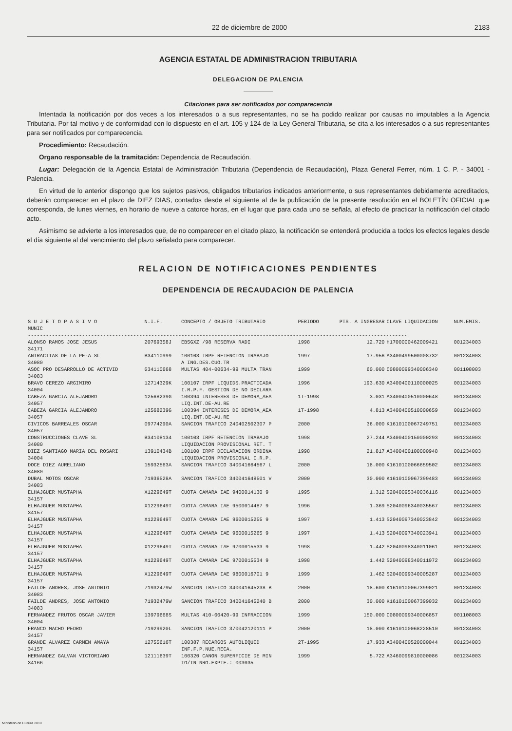22 de diciembre de 2000 2183
AGENCIA ESTATAL DE ADMINISTRACION TRIBUTARIA
DELEGACION DE PALENCIA
Citaciones para ser notificados por comparecencia
Intentada la notificación por dos veces a los interesados o a sus representantes, no se ha podido realizar por causas no imputables a la Agencia Tributaria. Por tal motivo y de conformidad con lo dispuesto en el art. 105 y 124 de la Ley General Tributaria, se cita a los interesados o a sus representantes para ser notificados por comparecencia.
Procedimiento: Recaudación.
Organo responsable de la tramitación: Dependencia de Recaudación.
Lugar: Delegación de la Agencia Estatal de Administración Tributaria (Dependencia de Recaudación), Plaza General Ferrer, núm. 1 C. P. - 34001 - Palencia.
En virtud de lo anterior dispongo que los sujetos pasivos, obligados tributarios indicados anteriormente, o sus representantes debidamente acreditados, deberán comparecer en el plazo de DIEZ DIAS, contados desde el siguiente al de la publicación de la presente resolución en el BOLETÍN OFICIAL que corresponda, de lunes viernes, en horario de nueve a catorce horas, en el lugar que para cada uno se señala, al efecto de practicar la notificación del citado acto.
Asimismo se advierte a los interesados que, de no comparecer en el citado plazo, la notificación se entenderá producida a todos los efectos legales desde el día siguiente al del vencimiento del plazo señalado para comparecer.
RELACION DE NOTIFICACIONES PENDIENTES
DEPENDENCIA DE RECAUDACION DE PALENCIA
| S U J E T O P A S I V O MUNIC | N.I.F. | CONCEPTO / OBJETO TRIBUTARIO | PERIODO | PTS. A INGRESAR | CLAVE LIQUIDACION | NUM.EMIS. |
| --- | --- | --- | --- | --- | --- | --- |
| ------------------------------------------------------------------------------------------------------------------------------ | | | | | | |
| ALONSO RAMOS JOSE JESUS 34171 | 20769358J | EB5GXZ /98 RESERVA RADI | 1998 | 12.720 | H1700000462009421 | 001234003 |
| ANTRACITAS DE LA PE-A SL 34080 | B34110999 | 100103 IRPF RETENCION TRABAJO A ING.DES.CUO.TR | 1997 | 17.956 | A3400499500008732 | 001234003 |
| ASOC PRO DESARROLLO DE ACTIVID 34083 | G34110668 | MULTAS 404-00634-99 MULTA TRAN | 1999 | 60.000 | C0800099340006340 | 001108003 |
| BRAVO CEREZO ARGIMIRO 34004 | 12714329K | 100107 IRPF LIQUIDS.PRACTICADA I.R.P.F. GESTION DE NO DECLARA | 1996 | 193.630 | A3400400110000025 | 001234003 |
| CABEZA GARCIA ALEJANDRO 34057 | 12568239G | 100394 INTERESES DE DEMORA_AEA LIQ.INT.DE-AU.RE | 1T-1998 | 3.031 | A3400400510000648 | 001234003 |
| CABEZA GARCIA ALEJANDRO 34057 | 12568239G | 100394 INTERESES DE DEMORA_AEA LIQ.INT.DE-AU.RE | 1T-1998 | 4.813 | A3400400510000659 | 001234003 |
| CIVICOS BARREALES OSCAR 34057 | 09774290A | SANCION TRAFICO 240402502307 P | 2000 | 36.000 | K1610100067249751 | 001234003 |
| CONSTRUCCIONES CLAVE SL 34080 | B34108134 | 100103 IRPF RETENCION TRABAJO LIQUIDACION PROVISIONAL RET. T | 1998 | 27.244 | A3400400150000293 | 001234003 |
| DIEZ SANTIAGO MARIA DEL ROSARI 34004 | 13910434B | 100100 IRPF DECLARACION ORDINA LIQUIDACION PROVISIONAL I.R.P. | 1998 | 21.817 | A3400400100000948 | 001234003 |
| DOCE DIEZ AURELIANO 34080 | 15932563A | SANCION TRAFICO 340041664567 L | 2000 | 18.000 | K1610100066659502 | 001234003 |
| DUBAL MOTOS OSCAR 34083 | 71936528A | SANCION TRAFICO 340041648501 V | 2000 | 30.000 | K1610100067399483 | 001234003 |
| ELHAJGUER MUSTAPHA 34157 | X1229649T | CUOTA CAMARA IAE 9400014130 9 | 1995 | 1.312 | S2040095340036116 | 001234003 |
| ELHAJGUER MUSTAPHA 34157 | X1229649T | CUOTA CAMARA IAE 9500014487 9 | 1996 | 1.369 | S2040096340035567 | 001234003 |
| ELHAJGUER MUSTAPHA 34157 | X1229649T | CUOTA CAMARA IAE 9600015255 9 | 1997 | 1.413 | S2040097340023842 | 001234003 |
| ELHAJGUER MUSTAPHA 34157 | X1229649T | CUOTA CAMARA IAE 9600015265 9 | 1997 | 1.413 | S2040097340023941 | 001234003 |
| ELHAJGUER MUSTAPHA 34157 | X1229649T | CUOTA CAMARA IAE 9700015533 9 | 1998 | 1.442 | S2040098340011061 | 001234003 |
| ELHAJGUER MUSTAPHA 34157 | X1229649T | CUOTA CAMARA IAE 9700015534 9 | 1998 | 1.442 | S2040098340011072 | 001234003 |
| ELHAJGUER MUSTAPHA 34157 | X1229649T | CUOTA CAMARA IAE 9800016701 9 | 1999 | 1.462 | S2040099340005287 | 001234003 |
| FAILDE ANDRES, JOSE ANTONIO 34083 | 71932479W | SANCION TRAFICO 340041645238 B | 2000 | 18.600 | K1610100067399021 | 001234003 |
| FAILDE ANDRES, JOSE ANTONIO 34083 | 71932479W | SANCION TRAFICO 340041645240 B | 2000 | 30.000 | K1610100067399032 | 001234003 |
| FERNANDEZ FRUTOS OSCAR JAVIER 34004 | 13979668S | MULTAS 410-00420-99 INFRACCION | 1999 | 150.000 | C0800099340006857 | 001108003 |
| FRANCO MACHO PEDRO 34157 | 71929920L | SANCION TRAFICO 370042120111 P | 2000 | 18.000 | K1610100068228510 | 001234003 |
| GRANDE ALVAREZ CARMEN AMAYA 34157 | 12755616T | 100387 RECARGOS AUTOLIQUID INF.F.P.NUE.RECA. | 2T-1995 | 17.933 | A3400400520000044 | 001234003 |
| HERNANDEZ GALVAN VICTORIANO 34166 | 12111639T | 100320 CANON SUPERFICIE DE MIN TO/IN NRO.EXPTE.: 003035 | 1999 | 5.722 | A3460099810000086 | 001234003 |
Ministerio de Cultura 2010